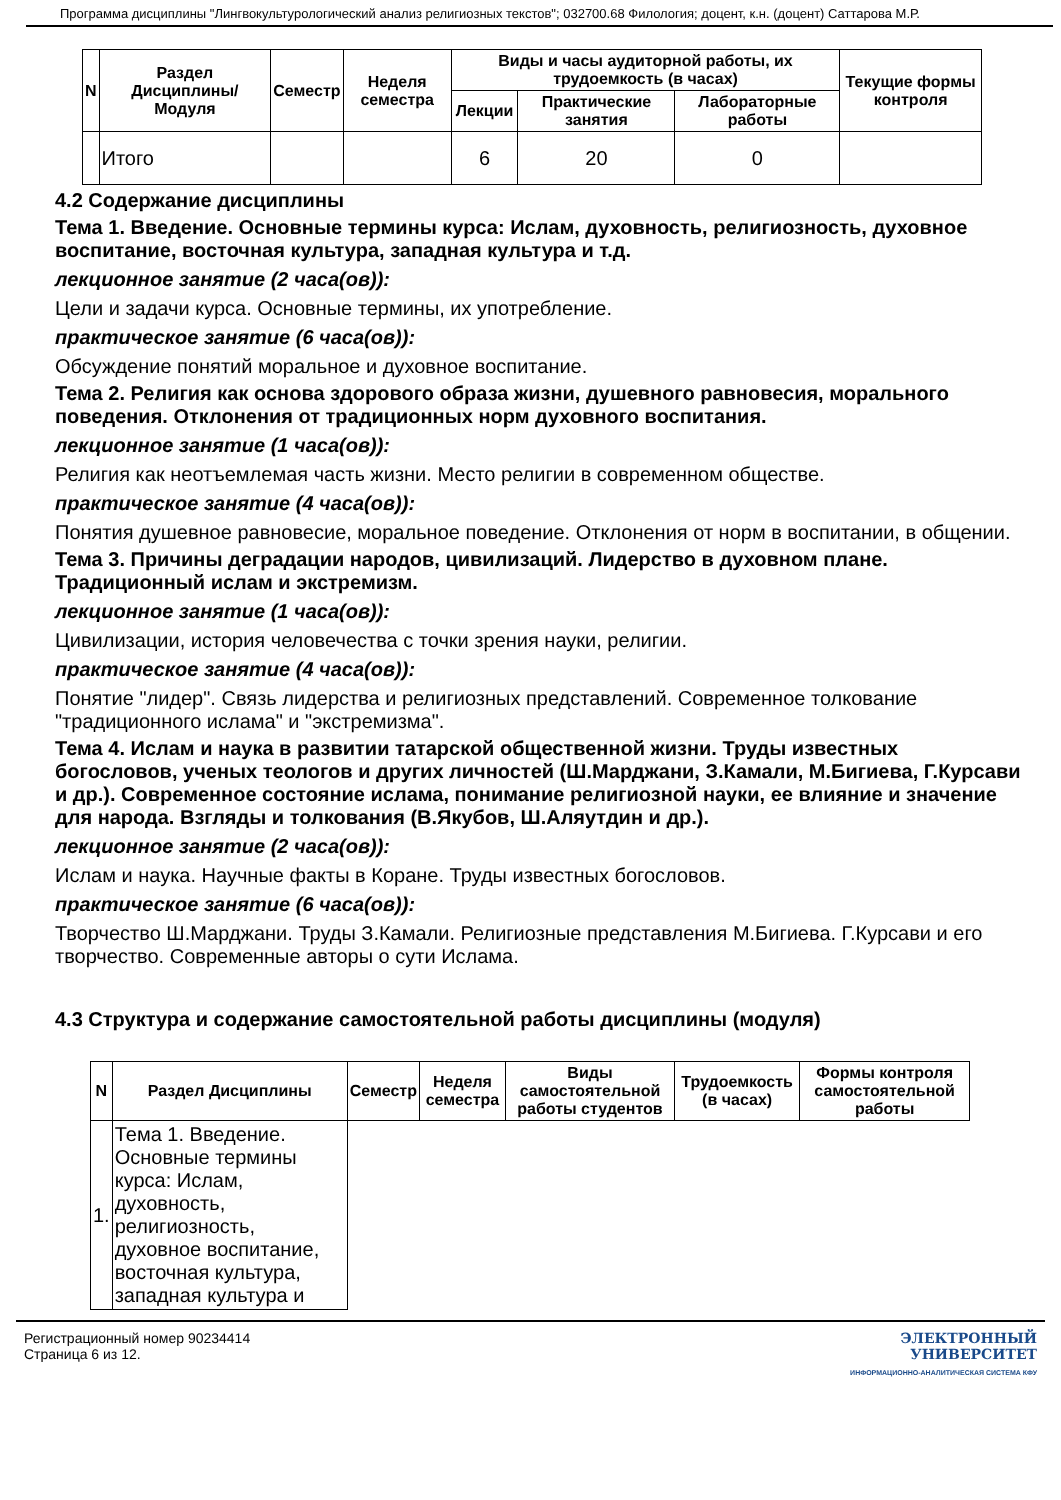Программа дисциплины "Лингвокультурологический анализ религиозных текстов"; 032700.68 Филология; доцент, к.н. (доцент) Саттарова М.Р.
| N | Раздел Дисциплины/ Модуля | Семестр | Неделя семестра | Виды и часы аудиторной работы, их трудоемкость (в часах) | | | Текущие формы контроля |
| --- | --- | --- | --- | --- | --- | --- | --- |
| | | | | Лекции | Практические занятия | Лабораторные работы | |
| | Итого | | | 6 | 20 | 0 | |
4.2 Содержание дисциплины
Тема 1. Введение. Основные термины курса: Ислам, духовность, религиозность, духовное воспитание, восточная культура, западная культура и т.д.
лекционное занятие (2 часа(ов)):
Цели и задачи курса. Основные термины, их употребление.
практическое занятие (6 часа(ов)):
Обсуждение понятий моральное и духовное воспитание.
Тема 2. Религия как основа здорового образа жизни, душевного равновесия, морального поведения. Отклонения от традиционных норм духовного воспитания.
лекционное занятие (1 часа(ов)):
Религия как неотъемлемая часть жизни. Место религии в современном обществе.
практическое занятие (4 часа(ов)):
Понятия душевное равновесие, моральное поведение. Отклонения от норм в воспитании, в общении.
Тема 3. Причины деградации народов, цивилизаций. Лидерство в духовном плане. Традиционный ислам и экстремизм.
лекционное занятие (1 часа(ов)):
Цивилизации, история человечества с точки зрения науки, религии.
практическое занятие (4 часа(ов)):
Понятие "лидер". Связь лидерства и религиозных представлений. Современное толкование "традиционного ислама" и "экстремизма".
Тема 4. Ислам и наука в развитии татарской общественной жизни. Труды известных богословов, ученых теологов и других личностей (Ш.Марджани, З.Камали, М.Бигиева, Г.Курсави и др.). Современное состояние ислама, понимание религиозной науки, ее влияние и значение для народа. Взгляды и толкования (В.Якубов, Ш.Аляутдин и др.).
лекционное занятие (2 часа(ов)):
Ислам и наука. Научные факты в Коране. Труды известных богословов.
практическое занятие (6 часа(ов)):
Творчество Ш.Марджани. Труды З.Камали. Религиозные представления М.Бигиева. Г.Курсави и его творчество. Современные авторы о сути Ислама.
4.3 Структура и содержание самостоятельной работы дисциплины (модуля)
| N | Раздел Дисциплины | Семестр | Неделя семестра | Виды самостоятельной работы студентов | Трудоемкость (в часах) | Формы контроля самостоятельной работы |
| --- | --- | --- | --- | --- | --- | --- |
| 1. | Тема 1. Введение. Основные термины курса: Ислам, духовность, религиозность, духовное воспитание, восточная культура, западная культура и | | | | | |
Регистрационный номер 90234414
Страница 6 из 12.
ЭЛЕКТРОННЫЙ
УНИВЕРСИТЕТ
ИНФОРМАЦИОННО-АНАЛИТИЧЕСКАЯ СИСТЕМА КФУ